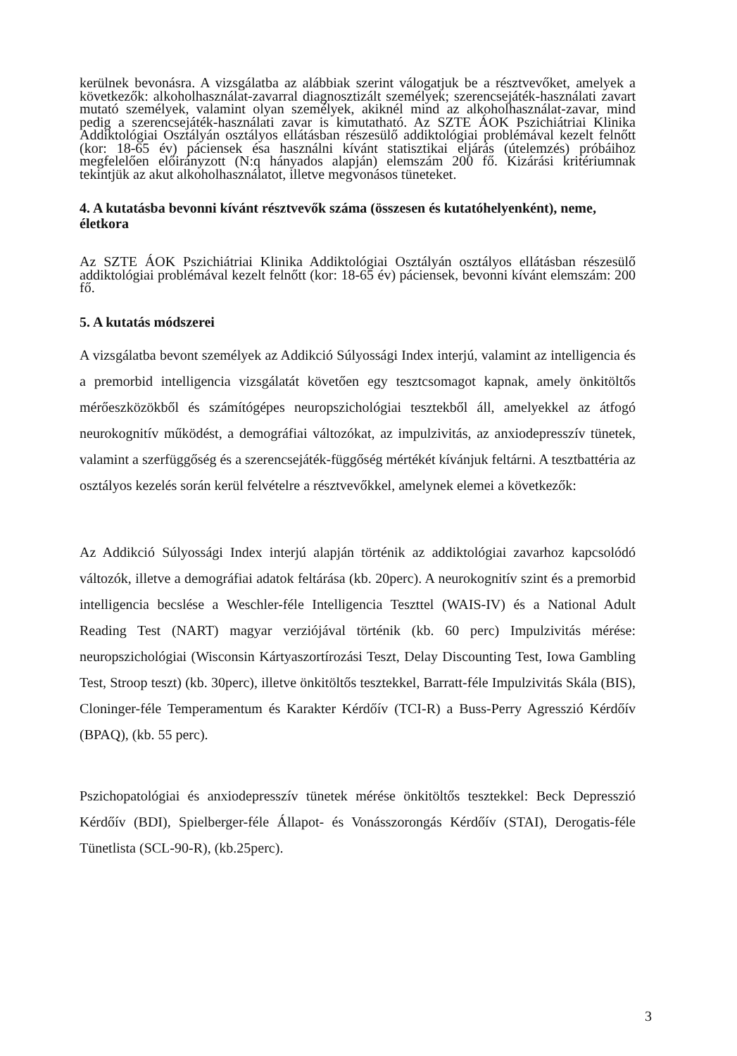kerülnek bevonásra. A vizsgálatba az alábbiak szerint válogatjuk be a résztvevőket, amelyek a következők: alkoholhasználat-zavarral diagnosztizált személyek; szerencsejáték-használati zavart mutató személyek, valamint olyan személyek, akiknél mind az alkoholhasználat-zavar, mind pedig a szerencsejáték-használati zavar is kimutatható. Az SZTE ÁOK Pszichiátriai Klinika Addiktológiai Osztályán osztályos ellátásban részesülő addiktológiai problémával kezelt felnőtt (kor: 18-65 év) páciensek ésa használni kívánt statisztikai eljárás (útelemzés) próbáihoz megfelelően előirányzott (N:q hányados alapján) elemszám 200 fő. Kizárási kritériumnak tekintjük az akut alkoholhasználatot, illetve megvonásos tüneteket.
4. A kutatásba bevonni kívánt résztvevők száma (összesen és kutatóhelyenként), neme, életkora
Az SZTE ÁOK Pszichiátriai Klinika Addiktológiai Osztályán osztályos ellátásban részesülő addiktológiai problémával kezelt felnőtt (kor: 18-65 év) páciensek, bevonni kívánt elemszám: 200 fő.
5. A kutatás módszerei
A vizsgálatba bevont személyek az Addikció Súlyossági Index interjú, valamint az intelligencia és a premorbid intelligencia vizsgálatát követően egy tesztcsomagot kapnak, amely önkitöltős mérőeszközökből és számítógépes neuropszichológiai tesztekből áll, amelyekkel az átfogó neurokognitív működést, a demográfiai változókat, az impulzivitás, az anxiodepresszív tünetek, valamint a szerfüggőség és a szerencsejáték-függőség mértékét kívánjuk feltárni. A tesztbattéria az osztályos kezelés során kerül felvételre a résztvevőkkel, amelynek elemei a következők:
Az Addikció Súlyossági Index interjú alapján történik az addiktológiai zavarhoz kapcsolódó változók, illetve a demográfiai adatok feltárása (kb. 20perc). A neurokognitív szint és a premorbid intelligencia becslése a Weschler-féle Intelligencia Teszttel (WAIS-IV) és a National Adult Reading Test (NART) magyar verziójával történik (kb. 60 perc) Impulzivitás mérése: neuropszichológiai (Wisconsin Kártyaszortírozási Teszt, Delay Discounting Test, Iowa Gambling Test, Stroop teszt) (kb. 30perc), illetve önkitöltős tesztekkel, Barratt-féle Impulzivitás Skála (BIS), Cloninger-féle Temperamentum és Karakter Kérdőív (TCI-R) a Buss-Perry Agresszió Kérdőív (BPAQ), (kb. 55 perc).
Pszichopatológiai és anxiodepresszív tünetek mérése önkitöltős tesztekkel: Beck Depresszió Kérdőív (BDI), Spielberger-féle Állapot- és Vonásszorongás Kérdőív (STAI), Derogatis-féle Tünetlista (SCL-90-R), (kb.25perc).
3